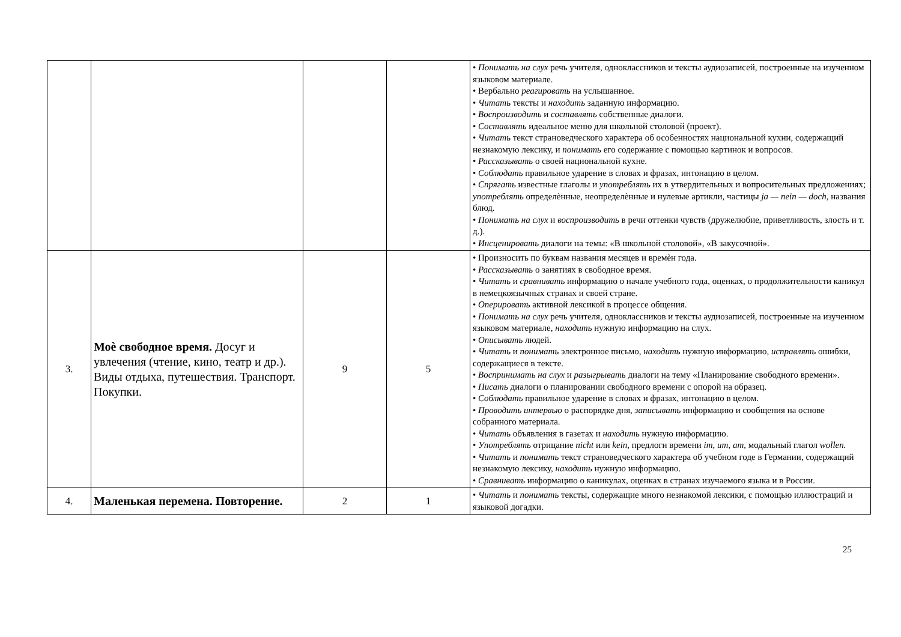| | | | | • Понимать на слух речь учителя, одноклассников и тексты аудиозаписей, построенные на изученном языковом материале. • Вербально реагировать на услышанное. • Читать тексты и находить заданную информацию. • Воспроизводить и составлять собственные диалоги. • Составлять идеальное меню для школьной столовой (проект). • Читать текст страноведческого характера об особенностях национальной кухни, содержащий незнакомую лексику, и понимать его содержание с помощью картинок и вопросов. • Рассказывать о своей национальной кухне. • Соблюдать правильное ударение в словах и фразах, интонацию в целом. • Спрягать известные глаголы и употреблять их в утвердительных и вопросительных предложениях; употреблять определѐнные, неопределѐнные и нулевые артикли, частицы ja — nein — doch, названия блюд. • Понимать на слух и воспроизводить в речи оттенки чувств (дружелюбие, приветливость, злость и т. д.). • Инсценировать диалоги на темы: «В школьной столовой», «В закусочной». |
| 3. | Моѐ свободное время. Досуг и увлечения (чтение, кино, театр и др.). Виды отдыха, путешествия. Транспорт. Покупки. | 9 | 5 | • Произносить по буквам названия месяцев и времѐн года. • Рассказывать о занятиях в свободное время. • Читать и сравнивать информацию о начале учебного года, оценках, о продолжительности каникул в немецкоязычных странах и своей стране. • Оперировать активной лексикой в процессе общения. • Понимать на слух речь учителя, одноклассников и тексты аудиозаписей, построенные на изученном языковом материале, находить нужную информацию на слух. • Описывать людей. • Читать и понимать электронное письмо, находить нужную информацию, исправлять ошибки, содержащиеся в тексте. • Воспринимать на слух и разыгрывать диалоги на тему «Планирование свободного времени». • Писать диалоги о планировании свободного времени с опорой на образец. • Соблюдать правильное ударение в словах и фразах, интонацию в целом. • Проводить интервью о распорядке дня, записывать информацию и сообщения на основе собранного материала. • Читать объявления в газетах и находить нужную информацию. • Употреблять отрицание nicht или kein, предлоги времени im, um, am, модальный глагол wollen. • Читать и понимать текст страноведческого характера об учебном годе в Германии, содержащий незнакомую лексику, находить нужную информацию. • Сравнивать информацию о каникулах, оценках в странах изучаемого языка и в России. |
| 4. | Маленькая перемена. Повторение. | 2 | 1 | • Читать и понимать тексты, содержащие много незнакомой лексики, с помощью иллюстраций и языковой догадки. |
25